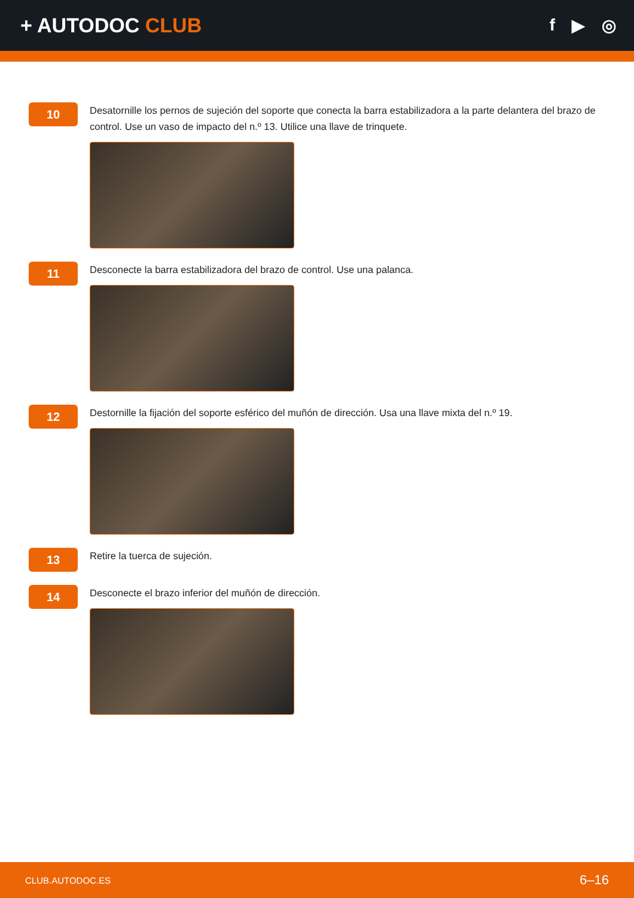+ AUTODOC CLUB
f ▶ ◎
10
Desatornille los pernos de sujeción del soporte que conecta la barra estabilizadora a la parte delantera del brazo de control. Use un vaso de impacto del n.º 13. Utilice una llave de trinquete.
11
Desconecte la barra estabilizadora del brazo de control. Use una palanca.
12
Destornille la fijación del soporte esférico del muñón de dirección. Usa una llave mixta del n.º 19.
13
Retire la tuerca de sujeción.
14
Desconecte el brazo inferior del muñón de dirección.
CLUB.AUTODOC.ES 6–16